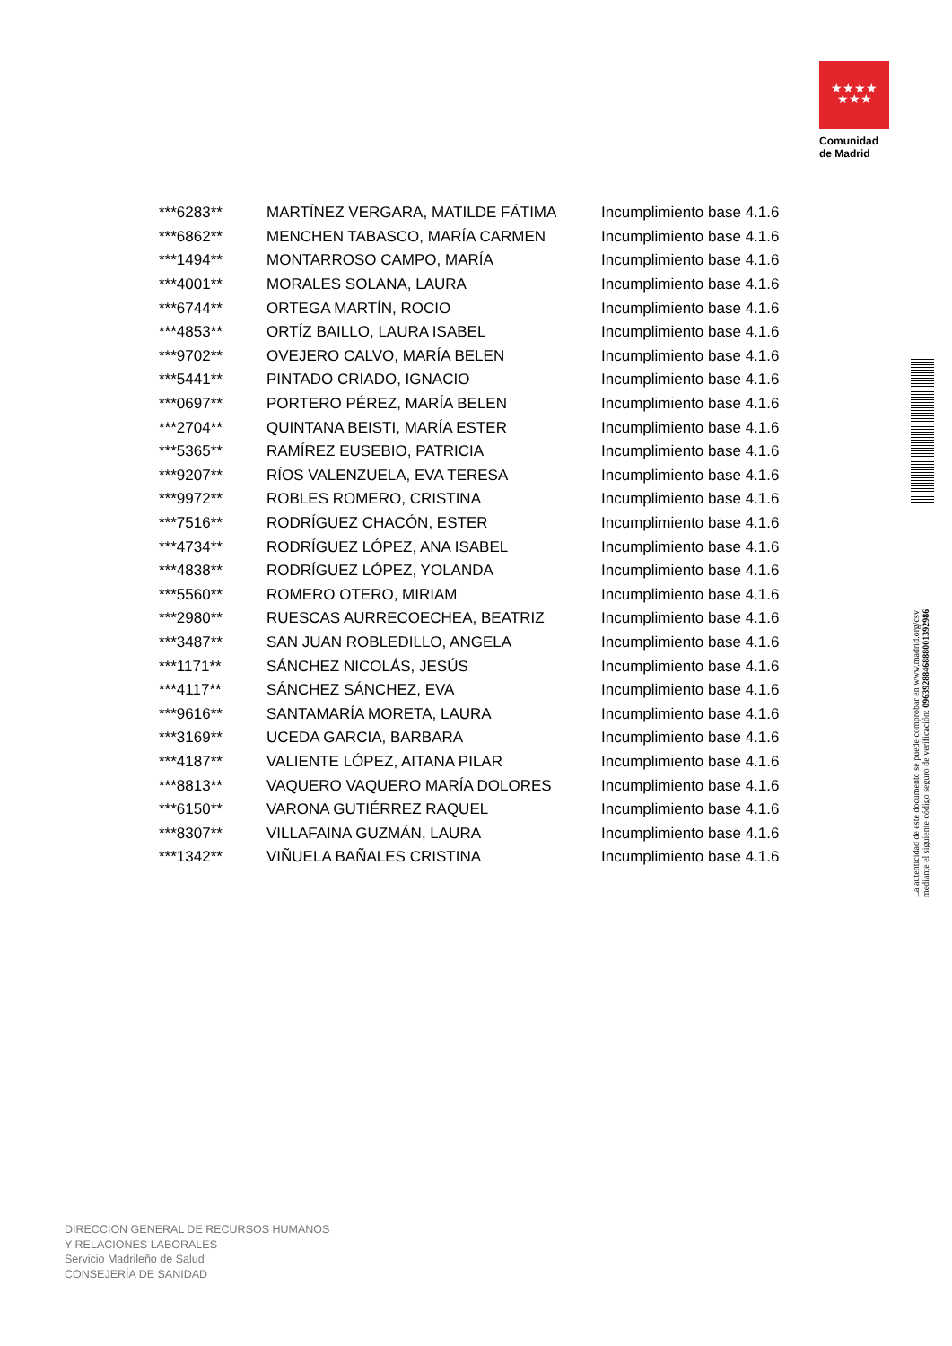★★★★
★★★
Comunidad
de Madrid
| ***6283** | MARTÍNEZ VERGARA, MATILDE FÁTIMA | Incumplimiento base 4.1.6 |
| ***6862** | MENCHEN TABASCO, MARÍA CARMEN | Incumplimiento base 4.1.6 |
| ***1494** | MONTARROSO CAMPO, MARÍA | Incumplimiento base 4.1.6 |
| ***4001** | MORALES SOLANA, LAURA | Incumplimiento base 4.1.6 |
| ***6744** | ORTEGA MARTÍN, ROCIO | Incumplimiento base 4.1.6 |
| ***4853** | ORTÍZ BAILLO, LAURA ISABEL | Incumplimiento base 4.1.6 |
| ***9702** | OVEJERO CALVO, MARÍA BELEN | Incumplimiento base 4.1.6 |
| ***5441** | PINTADO CRIADO, IGNACIO | Incumplimiento base 4.1.6 |
| ***0697** | PORTERO PÉREZ, MARÍA BELEN | Incumplimiento base 4.1.6 |
| ***2704** | QUINTANA BEISTI, MARÍA ESTER | Incumplimiento base 4.1.6 |
| ***5365** | RAMÍREZ EUSEBIO, PATRICIA | Incumplimiento base 4.1.6 |
| ***9207** | RÍOS VALENZUELA, EVA TERESA | Incumplimiento base 4.1.6 |
| ***9972** | ROBLES ROMERO, CRISTINA | Incumplimiento base 4.1.6 |
| ***7516** | RODRÍGUEZ CHACÓN, ESTER | Incumplimiento base 4.1.6 |
| ***4734** | RODRÍGUEZ LÓPEZ, ANA ISABEL | Incumplimiento base 4.1.6 |
| ***4838** | RODRÍGUEZ LÓPEZ, YOLANDA | Incumplimiento base 4.1.6 |
| ***5560** | ROMERO OTERO, MIRIAM | Incumplimiento base 4.1.6 |
| ***2980** | RUESCAS AURRECOECHEA, BEATRIZ | Incumplimiento base 4.1.6 |
| ***3487** | SAN JUAN ROBLEDILLO, ANGELA | Incumplimiento base 4.1.6 |
| ***1171** | SÁNCHEZ NICOLÁS, JESÚS | Incumplimiento base 4.1.6 |
| ***4117** | SÁNCHEZ SÁNCHEZ, EVA | Incumplimiento base 4.1.6 |
| ***9616** | SANTAMARÍA MORETA, LAURA | Incumplimiento base 4.1.6 |
| ***3169** | UCEDA GARCIA, BARBARA | Incumplimiento base 4.1.6 |
| ***4187** | VALIENTE LÓPEZ, AITANA PILAR | Incumplimiento base 4.1.6 |
| ***8813** | VAQUERO VAQUERO MARÍA DOLORES | Incumplimiento base 4.1.6 |
| ***6150** | VARONA GUTIÉRREZ RAQUEL | Incumplimiento base 4.1.6 |
| ***8307** | VILLAFAINA GUZMÁN, LAURA | Incumplimiento base 4.1.6 |
| ***1342** | VIÑUELA BAÑALES CRISTINA | Incumplimiento base 4.1.6 |
La autenticidad de este documento se puede comprobar en www.madrid.org/csv
mediante el siguiente código seguro de verificación: 0963928846888001392986
DIRECCION GENERAL DE RECURSOS HUMANOS
Y RELACIONES LABORALES
Servicio Madrileño de Salud
CONSEJERÍA DE SANIDAD